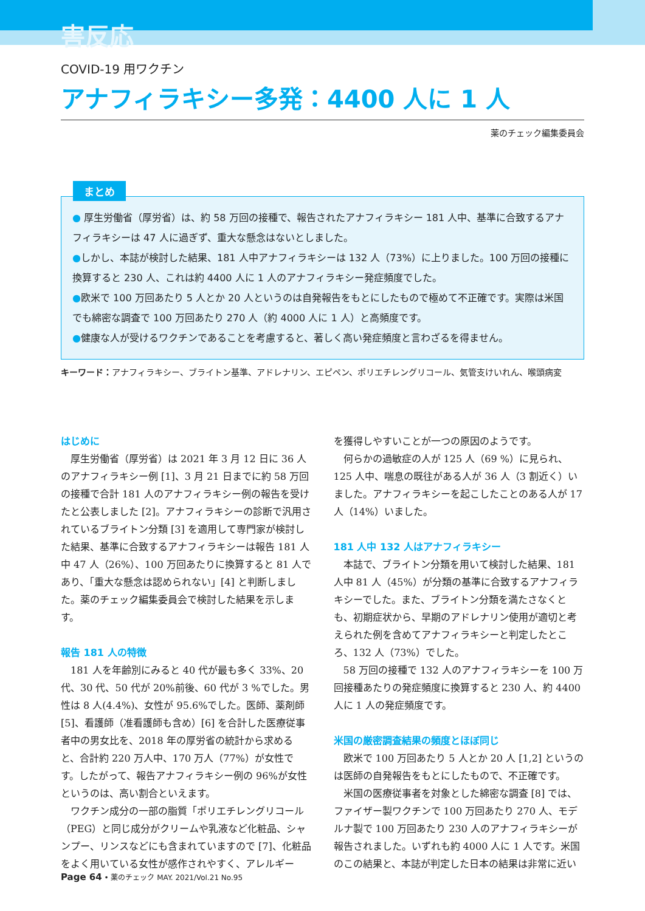害反応
COVID-19 用ワクチン
アナフィラキシー多発：4400 人に 1 人
薬のチェック編集委員会
まとめ
● 厚生労働省（厚労省）は、約 58 万回の接種で、報告されたアナフィラキシー 181 人中、基準に合致するアナフィラキシーは 47 人に過ぎず、重大な懸念はないとしました。
●しかし、本誌が検討した結果、181 人中アナフィラキシーは 132 人（73%）に上りました。100 万回の接種に換算すると 230 人、これは約 4400 人に 1 人のアナフィラキシー発症頻度でした。
●欧米で 100 万回あたり 5 人とか 20 人というのは自発報告をもとにしたもので極めて不正確です。実際は米国でも綿密な調査で 100 万回あたり 270 人（約 4000 人に 1 人）と高頻度です。
●健康な人が受けるワクチンであることを考慮すると、著しく高い発症頻度と言わざるを得ません。
キーワード：アナフィラキシー、ブライトン基準、アドレナリン、エピペン、ポリエチレングリコール、気管支けいれん、喉頭病変
はじめに
厚生労働省（厚労省）は 2021 年 3 月 12 日に 36 人のアナフィラキシー例 [1]、3 月 21 日までに約 58 万回の接種で合計 181 人のアナフィラキシー例の報告を受けたと公表しました [2]。アナフィラキシーの診断で汎用されているブライトン分類 [3] を適用して専門家が検討した結果、基準に合致するアナフィラキシーは報告 181 人中 47 人（26%）、100 万回あたりに換算すると 81 人であり、「重大な懸念は認められない」[4] と判断しました。薬のチェック編集委員会で検討した結果を示します。
報告 181 人の特徴
181 人を年齢別にみると 40 代が最も多く 33%、20 代、30 代、50 代が 20%前後、60 代が 3 %でした。男性は 8 人(4.4%)、女性が 95.6%でした。医師、薬剤師 [5]、看護師（准看護師も含め）[6] を合計した医療従事者中の男女比を、2018 年の厚労省の統計から求めると、合計約 220 万人中、170 万人（77%）が女性です。したがって、報告アナフィラキシー例の 96%が女性というのは、高い割合といえます。
ワクチン成分の一部の脂質「ポリエチレングリコール（PEG）と同じ成分がクリームや乳液など化粧品、シャンプー、リンスなどにも含まれていますので [7]、化粧品をよく用いている女性が感作されやすく、アレルギー
を獲得しやすいことが一つの原因のようです。
何らかの過敏症の人が 125 人（69 %）に見られ、125 人中、喘息の既往がある人が 36 人（3 割近く）いました。アナフィラキシーを起こしたことのある人が 17 人（14%）いました。
181 人中 132 人はアナフィラキシー
本誌で、ブライトン分類を用いて検討した結果、181 人中 81 人（45%）が分類の基準に合致するアナフィラキシーでした。また、ブライトン分類を満たさなくとも、初期症状から、早期のアドレナリン使用が適切と考えられた例を含めてアナフィラキシーと判定したところ、132 人（73%）でした。
58 万回の接種で 132 人のアナフィラキシーを 100 万回接種あたりの発症頻度に換算すると 230 人、約 4400 人に 1 人の発症頻度です。
米国の厳密調査結果の頻度とほぼ同じ
欧米で 100 万回あたり 5 人とか 20 人 [1,2] というのは医師の自発報告をもとにしたもので、不正確です。
米国の医療従事者を対象とした綿密な調査 [8] では、ファイザー製ワクチンで 100 万回あたり 270 人、モデルナ製で 100 万回あたり 230 人のアナフィラキシーが報告されました。いずれも約 4000 人に 1 人です。米国のこの結果と、本誌が判定した日本の結果は非常に近い
Page 64 • 薬のチェック MAY. 2021/Vol.21 No.95